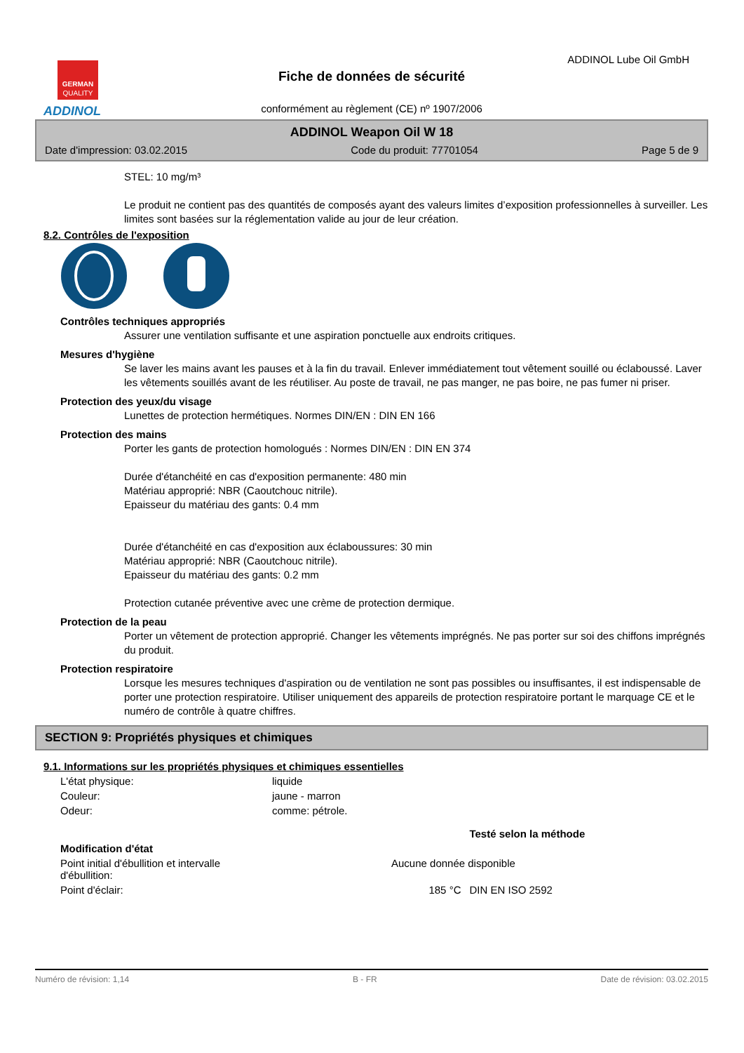GERMAN
QUALITY
ADDINOL
Fiche de données de sécurité
ADDINOL Lube Oil GmbH
conformément au règlement (CE) nº 1907/2006
ADDINOL Weapon Oil W 18
Date d'impression: 03.02.2015 Code du produit: 77701054 Page 5 de 9
STEL: 10 mg/m³
Le produit ne contient pas des quantités de composés ayant des valeurs limites d’exposition professionnelles à surveiller. Les limites sont basées sur la réglementation valide au jour de leur création.
8.2. Contrôles de l'exposition
Contrôles techniques appropriés
Assurer une ventilation suffisante et une aspiration ponctuelle aux endroits critiques.
Mesures d'hygiène
Se laver les mains avant les pauses et à la fin du travail. Enlever immédiatement tout vêtement souillé ou éclaboussé. Laver les vêtements souillés avant de les réutiliser. Au poste de travail, ne pas manger, ne pas boire, ne pas fumer ni priser.
Protection des yeux/du visage
Lunettes de protection hermétiques. Normes DIN/EN : DIN EN 166
Protection des mains
Porter les gants de protection homologués : Normes DIN/EN : DIN EN 374
Durée d'étanchéité en cas d'exposition permanente: 480 min
Matériau approprié: NBR (Caoutchouc nitrile).
Epaisseur du matériau des gants: 0.4 mm
Durée d'étanchéité en cas d'exposition aux éclaboussures: 30 min
Matériau approprié: NBR (Caoutchouc nitrile).
Epaisseur du matériau des gants: 0.2 mm
Protection cutanée préventive avec une crème de protection dermique.
Protection de la peau
Porter un vêtement de protection approprié. Changer les vêtements imprégnés. Ne pas porter sur soi des chiffons imprégnés du produit.
Protection respiratoire
Lorsque les mesures techniques d'aspiration ou de ventilation ne sont pas possibles ou insuffisantes, il est indispensable de porter une protection respiratoire. Utiliser uniquement des appareils de protection respiratoire portant le marquage CE et le numéro de contrôle à quatre chiffres.
SECTION 9: Propriétés physiques et chimiques
9.1. Informations sur les propriétés physiques et chimiques essentielles
| L'état physique: | liquide | | |
| Couleur: | jaune - marron | | |
| Odeur: | comme: pétrole. | | |
| | | | Testé selon la méthode |
| Modification d'état | | | |
| Point initial d'ébullition et intervalle d'ébullition: | Aucune donnée disponible | | |
| Point d'éclair: | | 185 °C | DIN EN ISO 2592 |
Numéro de révision: 1,14 B - FR Date de révision: 03.02.2015